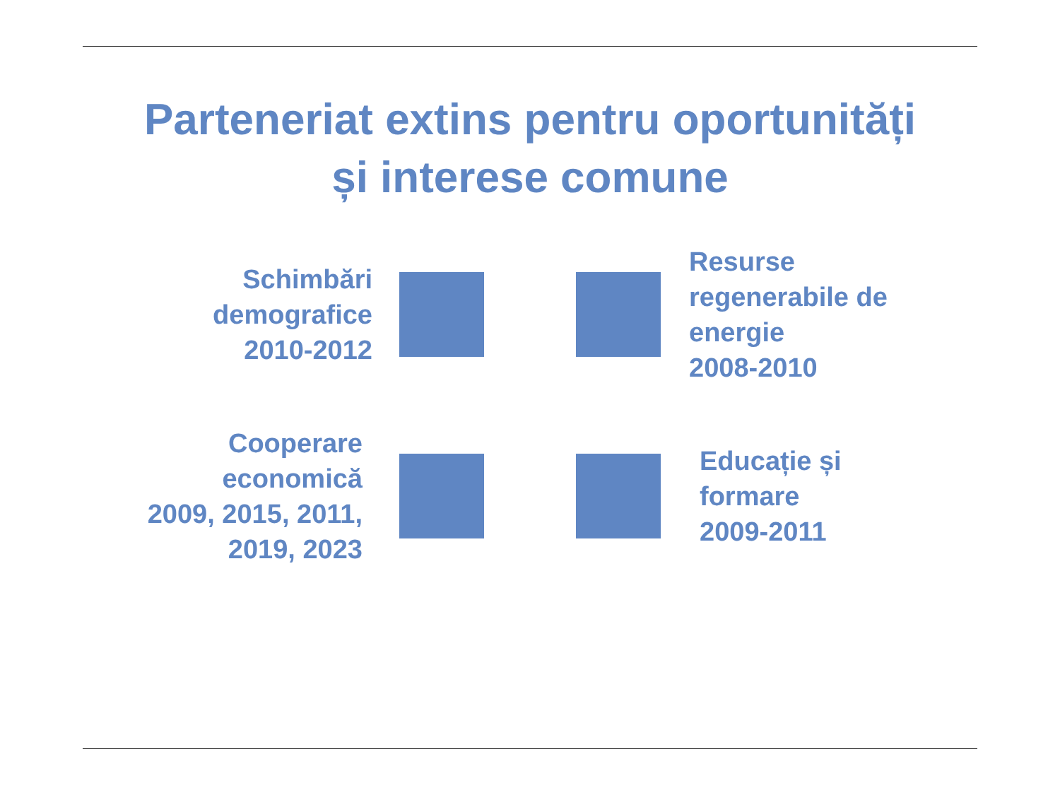Parteneriat extins pentru oportunități
și interese comune
Schimbări
demografice
2010-2012
Resurse
regenerabile de
energie
2008-2010
Cooperare
economică
2009, 2015, 2011,
2019, 2023
Educație și
formare
2009-2011